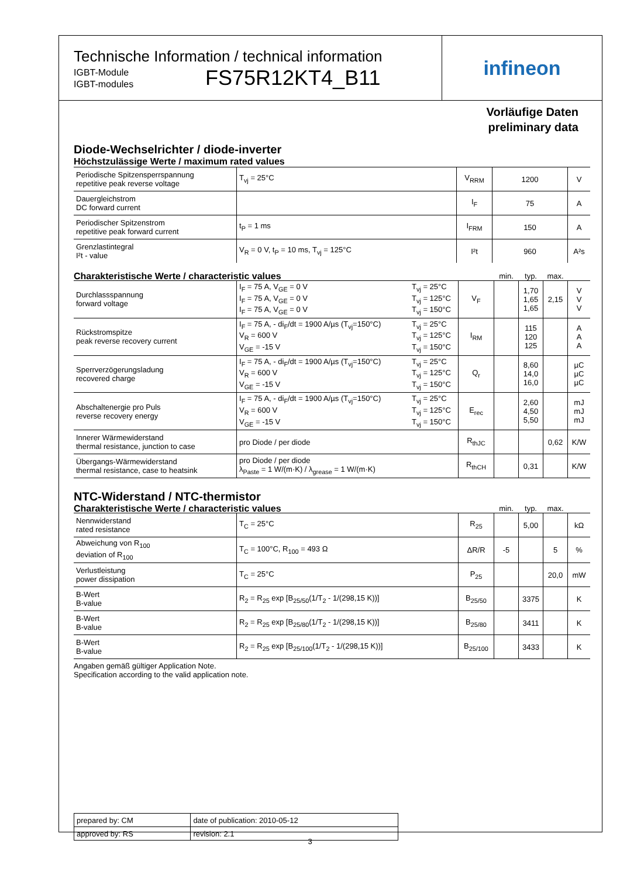Technische Information / technical information
IGBT-Module
IGBT-modules
FS75R12KT4_B11
infineon
Vorläufige Daten
preliminary data
Diode-Wechselrichter / diode-inverter
Höchstzulässige Werte / maximum rated values
| Periodische Spitzensperrspannung repetitive peak reverse voltage | T<sub>vj</sub> = 25°C | V<sub>RRM</sub> | 1200 | V |
| Dauergleichstrom DC forward current | | I<sub>F</sub> | 75 | A |
| Periodischer Spitzenstrom repetitive peak forward current | t<sub>P</sub> = 1 ms | I<sub>FRM</sub> | 150 | A |
| Grenzlastintegral I²t - value | V<sub>R</sub> = 0 V, t<sub>P</sub> = 10 ms, T<sub>vj</sub> = 125°C | I²t | 960 | A²s |
| Charakteristische Werte / characteristic values | | | | min. | typ. | max. | |
| --- | --- | --- | --- | --- | --- | --- | --- |
| Durchlassspannung forward voltage | I<sub>F</sub> = 75 A, V<sub>GE</sub> = 0 V I<sub>F</sub> = 75 A, V<sub>GE</sub> = 0 V I<sub>F</sub> = 75 A, V<sub>GE</sub> = 0 V | T<sub>vj</sub> = 25°C T<sub>vj</sub> = 125°C T<sub>vj</sub> = 150°C | V<sub>F</sub> | | 1,70 1,65 1,65 | 2,15 | V V V |
| Rückstromspitze peak reverse recovery current | I<sub>F</sub> = 75 A, - di<sub>F</sub>/dt = 1900 A/µs (T<sub>vj</sub>=150°C) V<sub>R</sub> = 600 V V<sub>GE</sub> = -15 V | T<sub>vj</sub> = 25°C T<sub>vj</sub> = 125°C T<sub>vj</sub> = 150°C | I<sub>RM</sub> | | 115 120 125 | | A A A |
| Sperrverzögerungsladung recovered charge | I<sub>F</sub> = 75 A, - di<sub>F</sub>/dt = 1900 A/µs (T<sub>vj</sub>=150°C) V<sub>R</sub> = 600 V V<sub>GE</sub> = -15 V | T<sub>vj</sub> = 25°C T<sub>vj</sub> = 125°C T<sub>vj</sub> = 150°C | Q<sub>r</sub> | | 8,60 14,0 16,0 | | µC µC µC |
| Abschaltenergie pro Puls reverse recovery energy | I<sub>F</sub> = 75 A, - di<sub>F</sub>/dt = 1900 A/µs (T<sub>vj</sub>=150°C) V<sub>R</sub> = 600 V V<sub>GE</sub> = -15 V | T<sub>vj</sub> = 25°C T<sub>vj</sub> = 125°C T<sub>vj</sub> = 150°C | E<sub>rec</sub> | | 2,60 4,50 5,50 | | mJ mJ mJ |
| Innerer Wärmewiderstand thermal resistance, junction to case | pro Diode / per diode | | R<sub>thJC</sub> | | | 0,62 | K/W |
| Übergangs-Wärmewiderstand thermal resistance, case to heatsink | pro Diode / per diode λ<sub>Paste</sub> = 1 W/(m·K) / λ<sub>grease</sub> = 1 W/(m·K) | | R<sub>thCH</sub> | | 0,31 | | K/W |
NTC-Widerstand / NTC-thermistor
| Charakteristische Werte / characteristic values | | | min. | typ. | max. | |
| --- | --- | --- | --- | --- | --- | --- |
| Nennwiderstand rated resistance | T<sub>C</sub> = 25°C | R<sub>25</sub> | | 5,00 | | kΩ |
| Abweichung von R<sub>100</sub> deviation of R<sub>100</sub> | T<sub>C</sub> = 100°C, R<sub>100</sub> = 493 Ω | ΔR/R | -5 | | 5 | % |
| Verlustleistung power dissipation | T<sub>C</sub> = 25°C | P<sub>25</sub> | | | 20,0 | mW |
| B-Wert B-value | R<sub>2</sub> = R<sub>25</sub> exp [B<sub>25/50</sub>(1/T<sub>2</sub> - 1/(298,15 K))] | B<sub>25/50</sub> | | 3375 | | K |
| B-Wert B-value | R<sub>2</sub> = R<sub>25</sub> exp [B<sub>25/80</sub>(1/T<sub>2</sub> - 1/(298,15 K))] | B<sub>25/80</sub> | | 3411 | | K |
| B-Wert B-value | R<sub>2</sub> = R<sub>25</sub> exp [B<sub>25/100</sub>(1/T<sub>2</sub> - 1/(298,15 K))] | B<sub>25/100</sub> | | 3433 | | K |
Angaben gemäß gültiger Application Note.
Specification according to the valid application note.
| prepared by: CM | date of publication: 2010-05-12 |
| approved by: RS | revision: 2.1 |
3